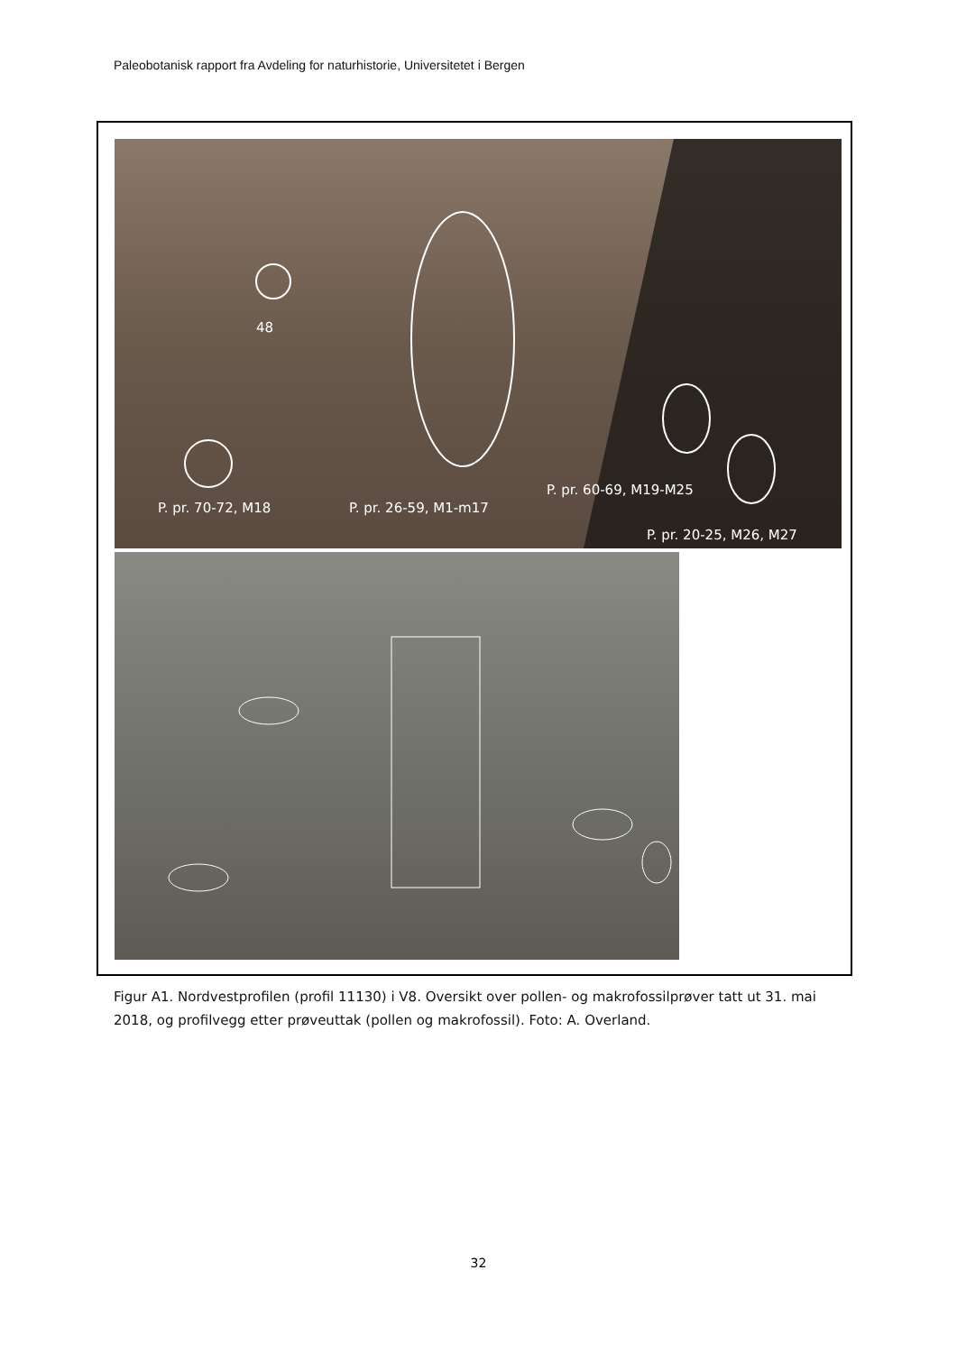Paleobotanisk rapport fra Avdeling for naturhistorie, Universitetet i Bergen
48
P. pr. 70-72, M18 P. pr. 26-59, M1-m17
P. pr. 60-69, M19-M25
P. pr. 20-25, M26, M27
Figur A1. Nordvestprofilen (profil 11130) i V8. Oversikt over pollen- og makrofossilprøver tatt ut 31. mai 2018, og profilvegg etter prøveuttak (pollen og makrofossil). Foto: A. Overland.
32